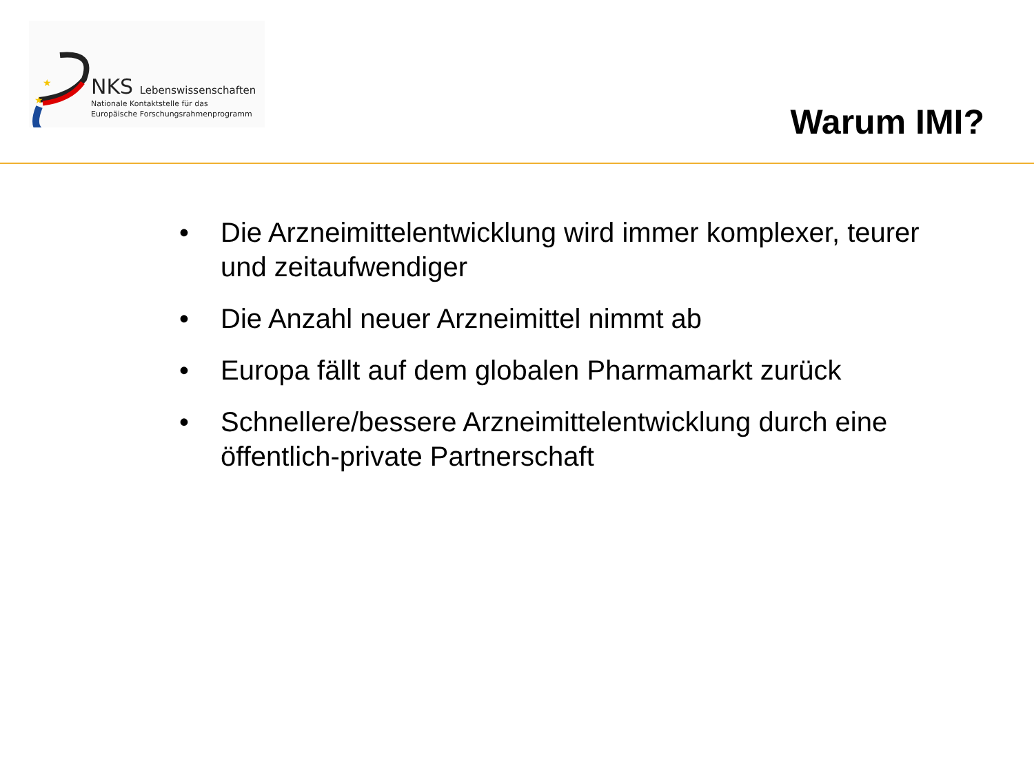★
★
NKS Lebenswissenschaften
Nationale Kontaktstelle für das
Europäische Forschungsrahmenprogramm
Warum IMI?
• Die Arzneimittelentwicklung wird immer komplexer, teurer und zeitaufwendiger
• Die Anzahl neuer Arzneimittel nimmt ab
• Europa fällt auf dem globalen Pharmamarkt zurück
• Schnellere/bessere Arzneimittelentwicklung durch eine öffentlich-private Partnerschaft